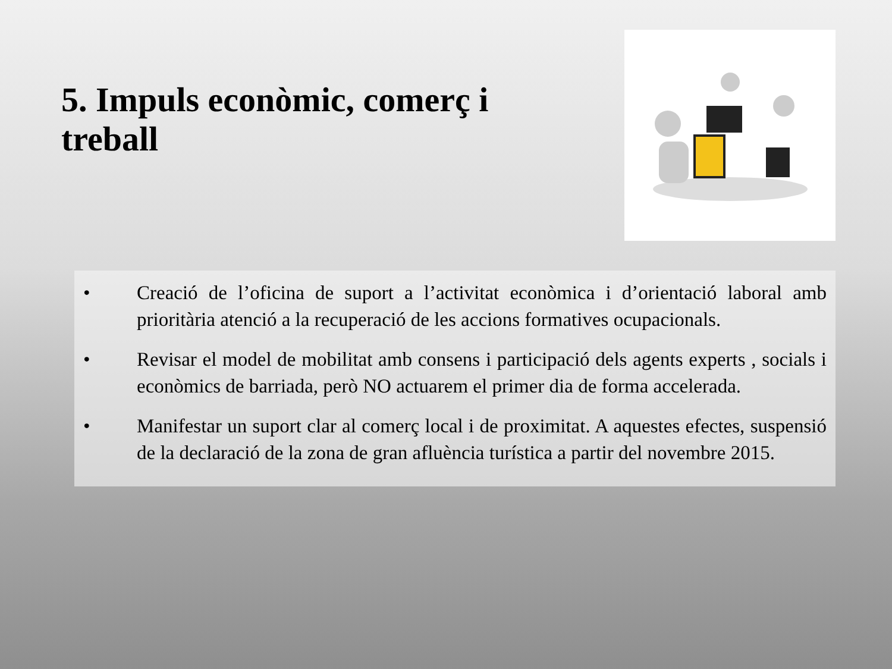5. Impuls econòmic, comerç i treball
• Creació de l’oficina de suport a l’activitat econòmica i d’orientació laboral amb prioritària atenció a la recuperació de les accions formatives ocupacionals.
• Revisar el model de mobilitat amb consens i participació dels agents experts , socials i econòmics de barriada, però NO actuarem el primer dia de forma accelerada.
• Manifestar un suport clar al comerç local i de proximitat. A aquestes efectes, suspensió de la declaració de la zona de gran afluència turística a partir del novembre 2015.